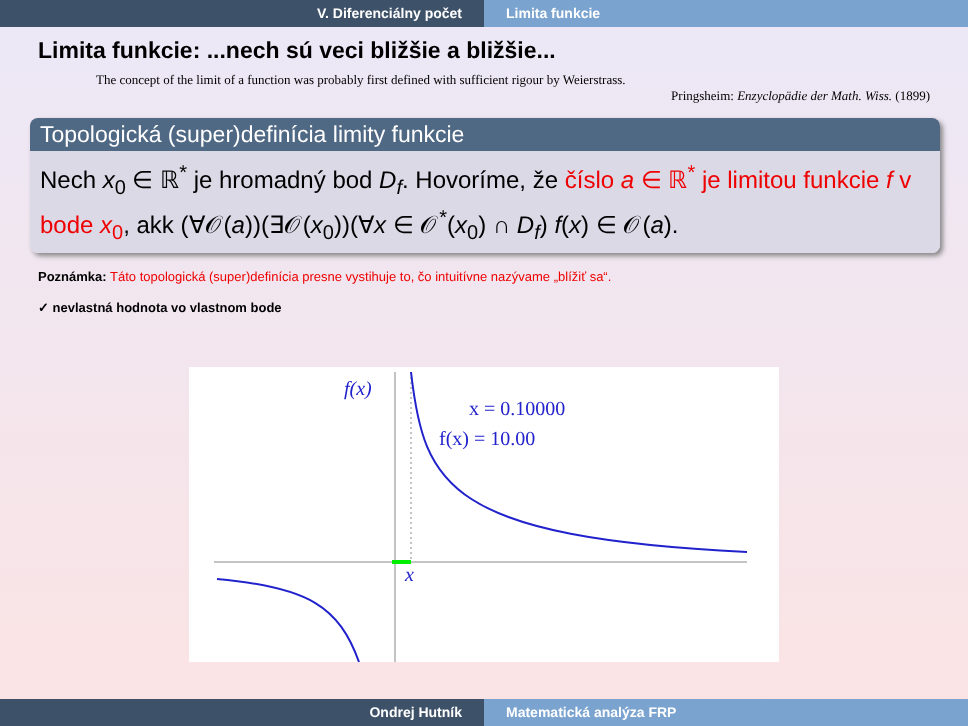V. Diferenciálny počet Limita funkcie
Limita funkcie: ...nech sú veci bližšie a bližšie...
The concept of the limit of a function was probably first defined with sufficient rigour by Weierstrass.
Pringsheim: Enzyclopädie der Math. Wiss. (1899)
Topologická (super)definícia limity funkcie
Nech x<sub>0</sub> ∈ ℝ<sup>*</sup> je hromadný bod D<sub>f</sub>. Hovoríme, že číslo a ∈ ℝ<sup>*</sup> je limitou funkcie f v bode x<sub>0</sub>, akk (∀𝒪(a))(∃𝒪(x<sub>0</sub>))(∀x ∈ 𝒪<sup>*</sup>(x<sub>0</sub>) ∩ D<sub>f</sub>) f(x) ∈ 𝒪(a).
Poznámka: Táto topologická (super)definícia presne vystihuje to, čo intuitívne nazývame „blížiť sa“.
✓ nevlastná hodnota vo vlastnom bode
f(x)
x = 0.10000
f(x) = 10.00
x
Ondrej Hutník Matematická analýza FRP